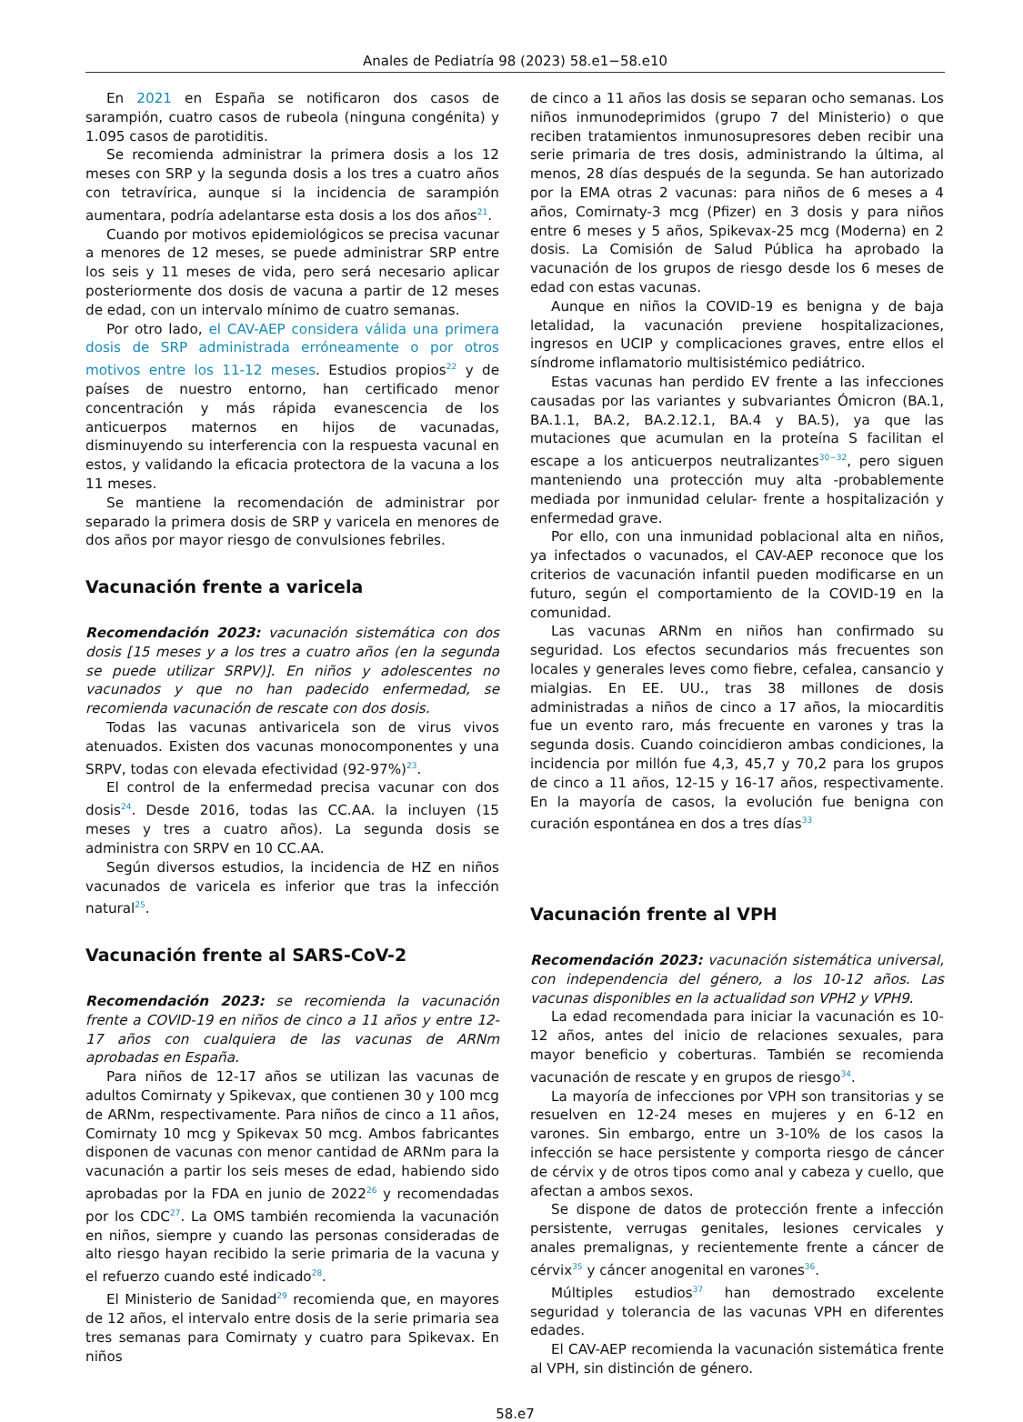Anales de Pediatría 98 (2023) 58.e1−58.e10
En 2021 en España se notificaron dos casos de sarampión, cuatro casos de rubeola (ninguna congénita) y 1.095 casos de parotiditis.
Se recomienda administrar la primera dosis a los 12 meses con SRP y la segunda dosis a los tres a cuatro años con tetravírica, aunque si la incidencia de sarampión aumentara, podría adelantarse esta dosis a los dos años<sup>21</sup>.
Cuando por motivos epidemiológicos se precisa vacunar a menores de 12 meses, se puede administrar SRP entre los seis y 11 meses de vida, pero será necesario aplicar posteriormente dos dosis de vacuna a partir de 12 meses de edad, con un intervalo mínimo de cuatro semanas.
Por otro lado, el CAV-AEP considera válida una primera dosis de SRP administrada erróneamente o por otros motivos entre los 11-12 meses. Estudios propios<sup>22</sup> y de países de nuestro entorno, han certificado menor concentración y más rápida evanescencia de los anticuerpos maternos en hijos de vacunadas, disminuyendo su interferencia con la respuesta vacunal en estos, y validando la eficacia protectora de la vacuna a los 11 meses.
Se mantiene la recomendación de administrar por separado la primera dosis de SRP y varicela en menores de dos años por mayor riesgo de convulsiones febriles.
Vacunación frente a varicela
Recomendación 2023: vacunación sistemática con dos dosis [15 meses y a los tres a cuatro años (en la segunda se puede utilizar SRPV)]. En niños y adolescentes no vacunados y que no han padecido enfermedad, se recomienda vacunación de rescate con dos dosis.
Todas las vacunas antivaricela son de virus vivos atenuados. Existen dos vacunas monocomponentes y una SRPV, todas con elevada efectividad (92-97%)<sup>23</sup>.
El control de la enfermedad precisa vacunar con dos dosis<sup>24</sup>. Desde 2016, todas las CC.AA. la incluyen (15 meses y tres a cuatro años). La segunda dosis se administra con SRPV en 10 CC.AA.
Según diversos estudios, la incidencia de HZ en niños vacunados de varicela es inferior que tras la infección natural<sup>25</sup>.
Vacunación frente al SARS-CoV-2
Recomendación 2023: se recomienda la vacunación frente a COVID-19 en niños de cinco a 11 años y entre 12-17 años con cualquiera de las vacunas de ARNm aprobadas en España.
Para niños de 12-17 años se utilizan las vacunas de adultos Comirnaty y Spikevax, que contienen 30 y 100 mcg de ARNm, respectivamente. Para niños de cinco a 11 años, Comirnaty 10 mcg y Spikevax 50 mcg. Ambos fabricantes disponen de vacunas con menor cantidad de ARNm para la vacunación a partir los seis meses de edad, habiendo sido aprobadas por la FDA en junio de 2022<sup>26</sup> y recomendadas por los CDC<sup>27</sup>. La OMS también recomienda la vacunación en niños, siempre y cuando las personas consideradas de alto riesgo hayan recibido la serie primaria de la vacuna y el refuerzo cuando esté indicado<sup>28</sup>.
El Ministerio de Sanidad<sup>29</sup> recomienda que, en mayores de 12 años, el intervalo entre dosis de la serie primaria sea tres semanas para Comirnaty y cuatro para Spikevax. En niños
de cinco a 11 años las dosis se separan ocho semanas. Los niños inmunodeprimidos (grupo 7 del Ministerio) o que reciben tratamientos inmunosupresores deben recibir una serie primaria de tres dosis, administrando la última, al menos, 28 días después de la segunda. Se han autorizado por la EMA otras 2 vacunas: para niños de 6 meses a 4 años, Comirnaty-3 mcg (Pfizer) en 3 dosis y para niños entre 6 meses y 5 años, Spikevax-25 mcg (Moderna) en 2 dosis. La Comisión de Salud Pública ha aprobado la vacunación de los grupos de riesgo desde los 6 meses de edad con estas vacunas.
Aunque en niños la COVID-19 es benigna y de baja letalidad, la vacunación previene hospitalizaciones, ingresos en UCIP y complicaciones graves, entre ellos el síndrome inflamatorio multisistémico pediátrico.
Estas vacunas han perdido EV frente a las infecciones causadas por las variantes y subvariantes Ómicron (BA.1, BA.1.1, BA.2, BA.2.12.1, BA.4 y BA.5), ya que las mutaciones que acumulan en la proteína S facilitan el escape a los anticuerpos neutralizantes<sup>30−32</sup>, pero siguen manteniendo una protección muy alta -probablemente mediada por inmunidad celular- frente a hospitalización y enfermedad grave.
Por ello, con una inmunidad poblacional alta en niños, ya infectados o vacunados, el CAV-AEP reconoce que los criterios de vacunación infantil pueden modificarse en un futuro, según el comportamiento de la COVID-19 en la comunidad.
Las vacunas ARNm en niños han confirmado su seguridad. Los efectos secundarios más frecuentes son locales y generales leves como fiebre, cefalea, cansancio y mialgias. En EE. UU., tras 38 millones de dosis administradas a niños de cinco a 17 años, la miocarditis fue un evento raro, más frecuente en varones y tras la segunda dosis. Cuando coincidieron ambas condiciones, la incidencia por millón fue 4,3, 45,7 y 70,2 para los grupos de cinco a 11 años, 12-15 y 16-17 años, respectivamente. En la mayoría de casos, la evolución fue benigna con curación espontánea en dos a tres días<sup>33</sup>
Vacunación frente al VPH
Recomendación 2023: vacunación sistemática universal, con independencia del género, a los 10-12 años. Las vacunas disponibles en la actualidad son VPH2 y VPH9.
La edad recomendada para iniciar la vacunación es 10-12 años, antes del inicio de relaciones sexuales, para mayor beneficio y coberturas. También se recomienda vacunación de rescate y en grupos de riesgo<sup>34</sup>.
La mayoría de infecciones por VPH son transitorias y se resuelven en 12-24 meses en mujeres y en 6-12 en varones. Sin embargo, entre un 3-10% de los casos la infección se hace persistente y comporta riesgo de cáncer de cérvix y de otros tipos como anal y cabeza y cuello, que afectan a ambos sexos.
Se dispone de datos de protección frente a infección persistente, verrugas genitales, lesiones cervicales y anales premalignas, y recientemente frente a cáncer de cérvix<sup>35</sup> y cáncer anogenital en varones<sup>36</sup>.
Múltiples estudios<sup>37</sup> han demostrado excelente seguridad y tolerancia de las vacunas VPH en diferentes edades.
El CAV-AEP recomienda la vacunación sistemática frente al VPH, sin distinción de género.
58.e7